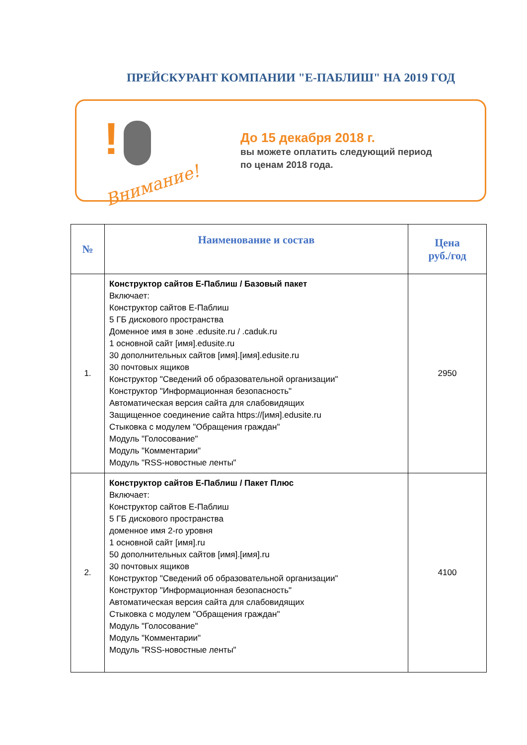ПРЕЙСКУРАНТ КОМПАНИИ "Е-ПАБЛИШ" НА 2019 ГОД
!
Внимание!
До 15 декабря 2018 г.
вы можете оплатить следующий период
по ценам 2018 года.
| № | Наименование и состав | Цена руб./год |
| --- | --- | --- |
| 1. | Конструктор сайтов Е-Паблиш / Базовый пакет Включает: Конструктор сайтов Е-Паблиш 5 ГБ дискового пространства Доменное имя в зоне .edusite.ru / .caduk.ru 1 основной сайт [имя].edusite.ru 30 дополнительных сайтов [имя].[имя].edusite.ru 30 почтовых ящиков Конструктор "Сведений об образовательной организации" Конструктор "Информационная безопасность" Автоматическая версия сайта для слабовидящих Защищенное соединение сайта https://[имя].edusite.ru Стыковка с модулем "Обращения граждан" Модуль "Голосование" Модуль "Комментарии" Модуль "RSS-новостные ленты" | 2950 |
| 2. | Конструктор сайтов Е-Паблиш / Пакет Плюс Включает: Конструктор сайтов Е-Паблиш 5 ГБ дискового пространства доменное имя 2-го уровня 1 основной сайт [имя].ru 50 дополнительных сайтов [имя].[имя].ru 30 почтовых ящиков Конструктор "Сведений об образовательной организации" Конструктор "Информационная безопасность" Автоматическая версия сайта для слабовидящих Стыковка с модулем "Обращения граждан" Модуль "Голосование" Модуль "Комментарии" Модуль "RSS-новостные ленты" | 4100 |